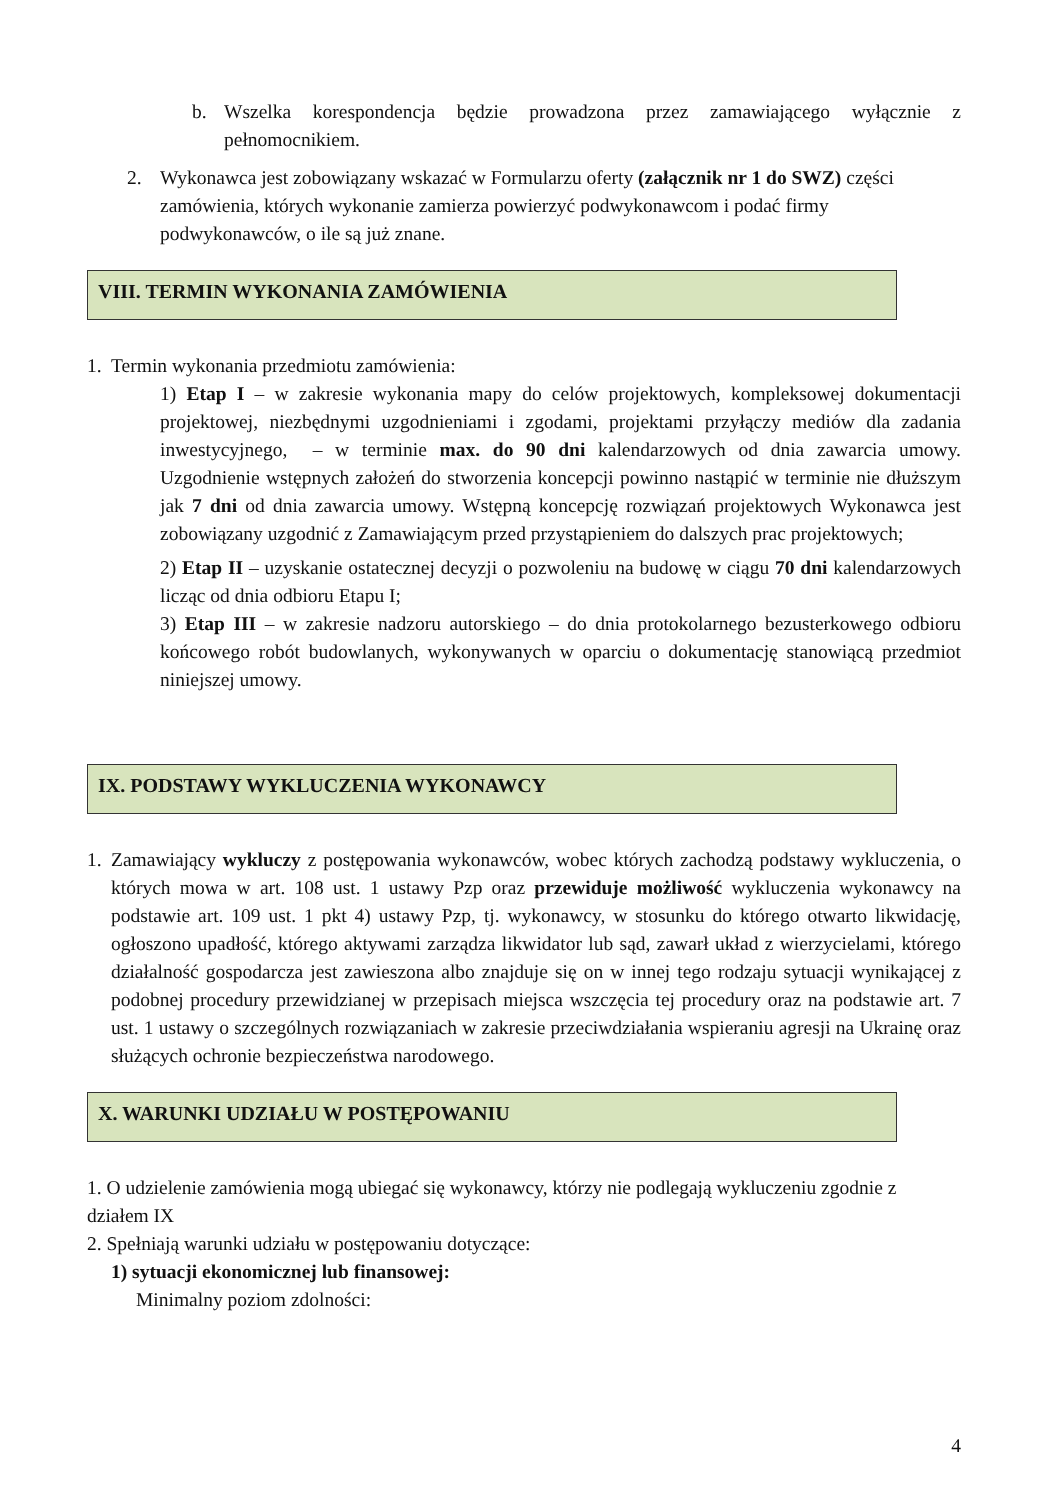b. Wszelka korespondencja będzie prowadzona przez zamawiającego wyłącznie z pełnomocnikiem.
2. Wykonawca jest zobowiązany wskazać w Formularzu oferty (załącznik nr 1 do SWZ) części zamówienia, których wykonanie zamierza powierzyć podwykonawcom i podać firmy podwykonawców, o ile są już znane.
VIII. TERMIN WYKONANIA ZAMÓWIENIA
1. Termin wykonania przedmiotu zamówienia:
1) Etap I – w zakresie wykonania mapy do celów projektowych, kompleksowej dokumentacji projektowej, niezbędnymi uzgodnieniami i zgodami, projektami przyłączy mediów dla zadania inwestycyjnego, – w terminie max. do 90 dni kalendarzowych od dnia zawarcia umowy. Uzgodnienie wstępnych założeń do stworzenia koncepcji powinno nastąpić w terminie nie dłuższym jak 7 dni od dnia zawarcia umowy. Wstępną koncepcję rozwiązań projektowych Wykonawca jest zobowiązany uzgodnić z Zamawiającym przed przystąpieniem do dalszych prac projektowych;
2) Etap II – uzyskanie ostatecznej decyzji o pozwoleniu na budowę w ciągu 70 dni kalendarzowych licząc od dnia odbioru Etapu I;
3) Etap III – w zakresie nadzoru autorskiego – do dnia protokolarnego bezusterkowego odbioru końcowego robót budowlanych, wykonywanych w oparciu o dokumentację stanowiącą przedmiot niniejszej umowy.
IX. PODSTAWY WYKLUCZENIA WYKONAWCY
1. Zamawiający wykluczy z postępowania wykonawców, wobec których zachodzą podstawy wykluczenia, o których mowa w art. 108 ust. 1 ustawy Pzp oraz przewiduje możliwość wykluczenia wykonawcy na podstawie art. 109 ust. 1 pkt 4) ustawy Pzp, tj. wykonawcy, w stosunku do którego otwarto likwidację, ogłoszono upadłość, którego aktywami zarządza likwidator lub sąd, zawarł układ z wierzycielami, którego działalność gospodarcza jest zawieszona albo znajduje się on w innej tego rodzaju sytuacji wynikającej z podobnej procedury przewidzianej w przepisach miejsca wszczęcia tej procedury oraz na podstawie art. 7 ust. 1 ustawy o szczególnych rozwiązaniach w zakresie przeciwdziałania wspieraniu agresji na Ukrainę oraz służących ochronie bezpieczeństwa narodowego.
X. WARUNKI UDZIAŁU W POSTĘPOWANIU
1. O udzielenie zamówienia mogą ubiegać się wykonawcy, którzy nie podlegają wykluczeniu zgodnie z działem IX
2. Spełniają warunki udziału w postępowaniu dotyczące:
1) sytuacji ekonomicznej lub finansowej:
Minimalny poziom zdolności:
4